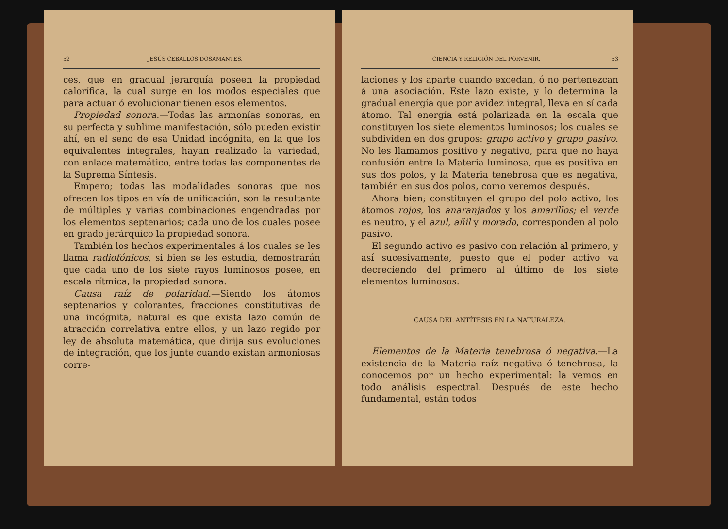52 JESÚS CEBALLOS DOSAMANTES.
ces, que en gradual jerarquía poseen la propiedad calorífica, la cual surge en los modos especiales que para actuar ó evolucionar tienen esos elementos.
Propiedad sonora.—Todas las armonías sonoras, en su perfecta y sublime manifestación, sólo pueden existir ahí, en el seno de esa Unidad incógnita, en la que los equivalentes integrales, hayan realizado la variedad, con enlace matemático, entre todas las componentes de la Suprema Síntesis.
Empero; todas las modalidades sonoras que nos ofrecen los tipos en vía de unificación, son la resultante de múltiples y varias combinaciones engendradas por los elementos septenarios; cada uno de los cuales posee en grado jerárquico la propiedad sonora.
También los hechos experimentales á los cuales se les llama radiofónicos, si bien se les estudia, demostrarán que cada uno de los siete rayos luminosos posee, en escala rítmica, la propiedad sonora.
Causa raíz de polaridad.—Siendo los átomos septenarios y colorantes, fracciones constitutivas de una incógnita, natural es que exista lazo común de atracción correlativa entre ellos, y un lazo regido por ley de absoluta matemática, que dirija sus evoluciones de integración, que los junte cuando existan armoniosas corre-
CIENCIA Y RELIGIÓN DEL PORVENIR. 53
laciones y los aparte cuando excedan, ó no pertenezcan á una asociación. Este lazo existe, y lo determina la gradual energía que por avidez integral, lleva en sí cada átomo. Tal energía está polarizada en la escala que constituyen los siete elementos luminosos; los cuales se subdividen en dos grupos: grupo activo y grupo pasivo. No les llamamos positivo y negativo, para que no haya confusión entre la Materia luminosa, que es positiva en sus dos polos, y la Materia tenebrosa que es negativa, también en sus dos polos, como veremos después.
Ahora bien; constituyen el grupo del polo activo, los átomos rojos, los anaranjados y los amarillos; el verde es neutro, y el azul, añil y morado, corresponden al polo pasivo.
El segundo activo es pasivo con relación al primero, y así sucesivamente, puesto que el poder activo va decreciendo del primero al último de los siete elementos luminosos.
CAUSA DEL ANTÍTESIS EN LA NATURALEZA.
Elementos de la Materia tenebrosa ó negativa.—La existencia de la Materia raíz negativa ó tenebrosa, la conocemos por un hecho experimental: la vemos en todo análisis espectral. Después de este hecho fundamental, están todos